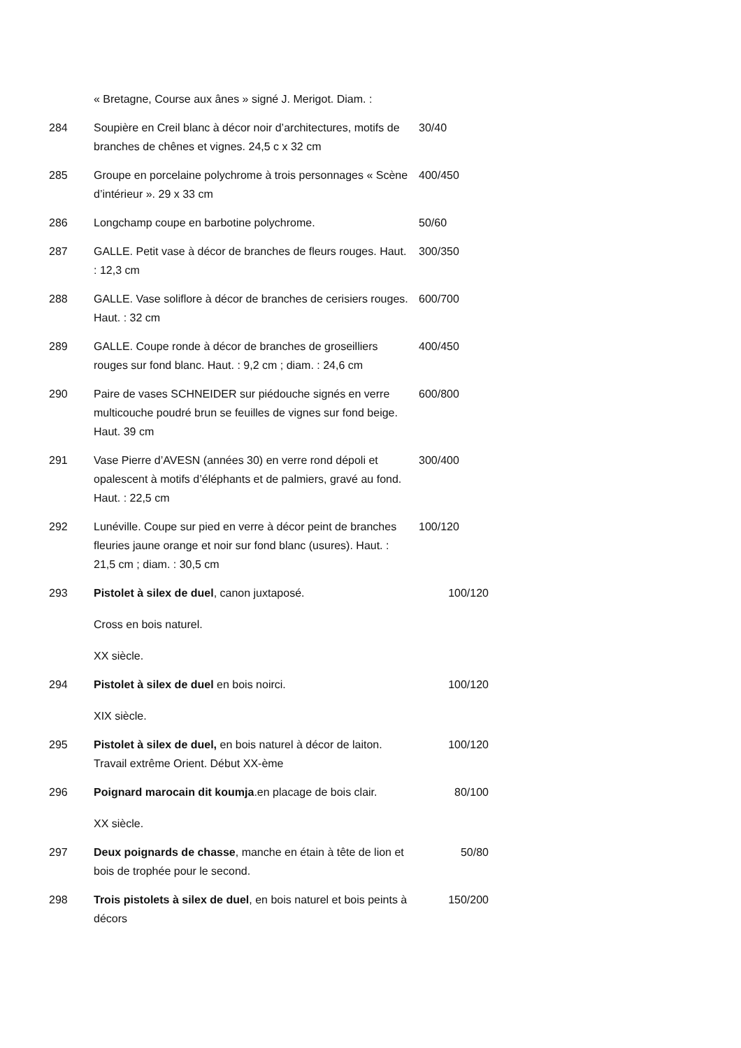| | « Bretagne, Course aux ânes » signé J. Merigot. Diam. : | |
| 284 | Soupière en Creil blanc à décor noir d’architectures, motifs de branches de chênes et vignes. 24,5 c x 32 cm | 30/40 |
| 285 | Groupe en porcelaine polychrome à trois personnages « Scène d’intérieur ». 29 x 33 cm | 400/450 |
| 286 | Longchamp coupe en barbotine polychrome. | 50/60 |
| 287 | GALLE. Petit vase à décor de branches de fleurs rouges. Haut. : 12,3 cm | 300/350 |
| 288 | GALLE. Vase soliflore à décor de branches de cerisiers rouges. Haut. : 32 cm | 600/700 |
| 289 | GALLE. Coupe ronde à décor de branches de groseilliers rouges sur fond blanc. Haut. : 9,2 cm ; diam. : 24,6 cm | 400/450 |
| 290 | Paire de vases SCHNEIDER sur piédouche signés en verre multicouche poudré brun se feuilles de vignes sur fond beige. Haut. 39 cm | 600/800 |
| 291 | Vase Pierre d’AVESN (années 30) en verre rond dépoli et opalescent à motifs d’éléphants et de palmiers, gravé au fond. Haut. : 22,5 cm | 300/400 |
| 292 | Lunéville. Coupe sur pied en verre à décor peint de branches fleuries jaune orange et noir sur fond blanc (usures). Haut. : 21,5 cm ; diam. : 30,5 cm | 100/120 |
| 293 | Pistolet à silex de duel , canon juxtaposé. Cross en bois naturel. XX siècle. | 100/120 |
| 294 | Pistolet à silex de duel en bois noirci. XIX siècle. | 100/120 |
| 295 | Pistolet à silex de duel, en bois naturel à décor de laiton. Travail extrême Orient. Début XX-ème | 100/120 |
| 296 | Poignard marocain dit koumja .en placage de bois clair. XX siècle. | 80/100 |
| 297 | Deux poignards de chasse , manche en étain à tête de lion et bois de trophée pour le second. | 50/80 |
| 298 | Trois pistolets à silex de duel , en bois naturel et bois peints à décors | 150/200 |